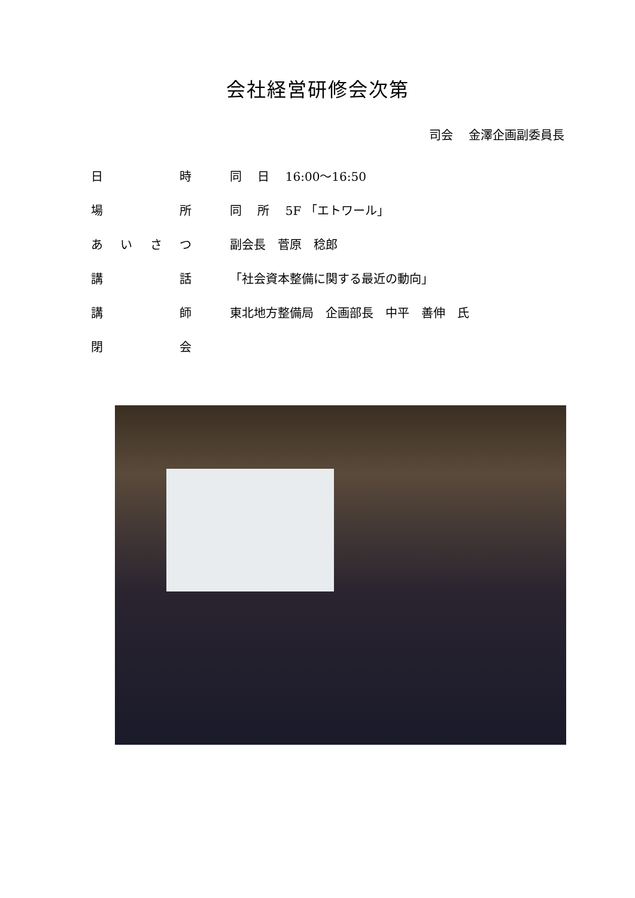会社経営研修会次第
司会　 金澤企画副委員長
日時 同　 日　 16:00～16:50
場所 同　 所　 5F 「エトワール」
あいさつ 副会長　菅原　稔郎
講話 「社会資本整備に関する最近の動向」
講師
東北地方整備局　企画部長　中平　善伸　氏
閉会